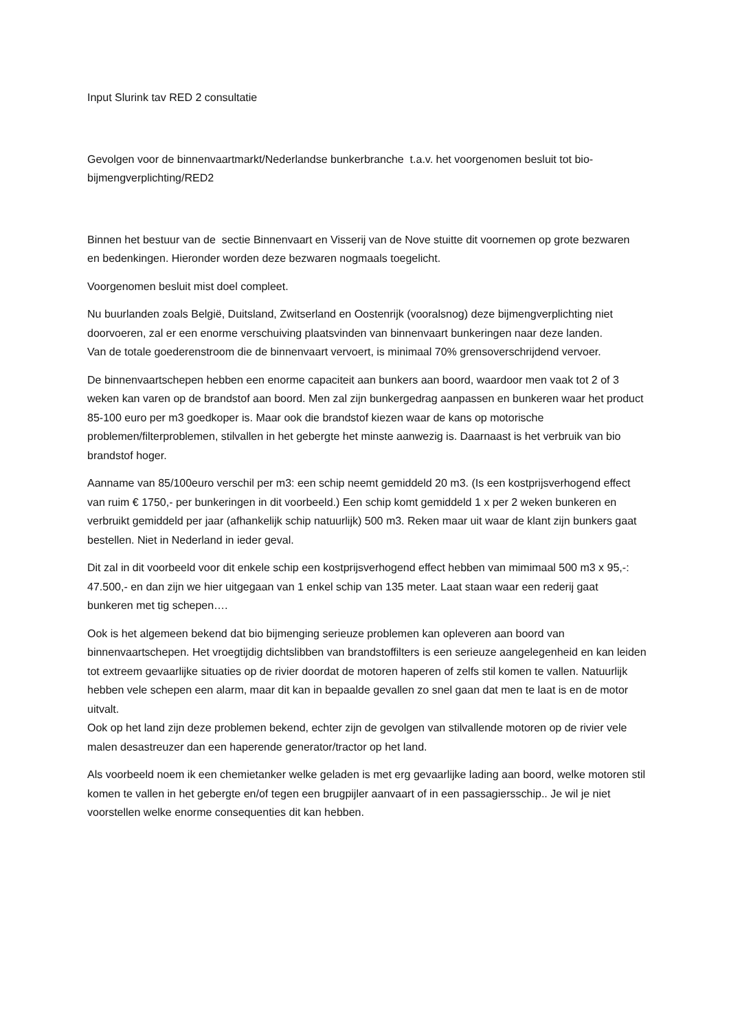Input Slurink tav RED 2 consultatie
Gevolgen voor de binnenvaartmarkt/Nederlandse bunkerbranche t.a.v. het voorgenomen besluit tot bio-bijmengverplichting/RED2
Binnen het bestuur van de sectie Binnenvaart en Visserij van de Nove stuitte dit voornemen op grote bezwaren en bedenkingen. Hieronder worden deze bezwaren nogmaals toegelicht.
Voorgenomen besluit mist doel compleet.
Nu buurlanden zoals België, Duitsland, Zwitserland en Oostenrijk (vooralsnog) deze bijmengverplichting niet doorvoeren, zal er een enorme verschuiving plaatsvinden van binnenvaart bunkeringen naar deze landen.
Van de totale goederenstroom die de binnenvaart vervoert, is minimaal 70% grensoverschrijdend vervoer.
De binnenvaartschepen hebben een enorme capaciteit aan bunkers aan boord, waardoor men vaak tot 2 of 3 weken kan varen op de brandstof aan boord. Men zal zijn bunkergedrag aanpassen en bunkeren waar het product 85-100 euro per m3 goedkoper is. Maar ook die brandstof kiezen waar de kans op motorische problemen/filterproblemen, stilvallen in het gebergte het minste aanwezig is. Daarnaast is het verbruik van bio brandstof hoger.
Aanname van 85/100euro verschil per m3: een schip neemt gemiddeld 20 m3. (Is een kostprijsverhogend effect van ruim € 1750,- per bunkeringen in dit voorbeeld.) Een schip komt gemiddeld 1 x per 2 weken bunkeren en verbruikt gemiddeld per jaar (afhankelijk schip natuurlijk) 500 m3. Reken maar uit waar de klant zijn bunkers gaat bestellen. Niet in Nederland in ieder geval.
Dit zal in dit voorbeeld voor dit enkele schip een kostprijsverhogend effect hebben van mimimaal 500 m3 x 95,-: 47.500,- en dan zijn we hier uitgegaan van 1 enkel schip van 135 meter. Laat staan waar een rederij gaat bunkeren met tig schepen….
Ook is het algemeen bekend dat bio bijmenging serieuze problemen kan opleveren aan boord van binnenvaartschepen. Het vroegtijdig dichtslibben van brandstoffilters is een serieuze aangelegenheid en kan leiden tot extreem gevaarlijke situaties op de rivier doordat de motoren haperen of zelfs stil komen te vallen. Natuurlijk hebben vele schepen een alarm, maar dit kan in bepaalde gevallen zo snel gaan dat men te laat is en de motor uitvalt.
Ook op het land zijn deze problemen bekend, echter zijn de gevolgen van stilvallende motoren op de rivier vele malen desastreuzer dan een haperende generator/tractor op het land.
Als voorbeeld noem ik een chemietanker welke geladen is met erg gevaarlijke lading aan boord, welke motoren stil komen te vallen in het gebergte en/of tegen een brugpijler aanvaart of in een passagiersschip.. Je wil je niet voorstellen welke enorme consequenties dit kan hebben.